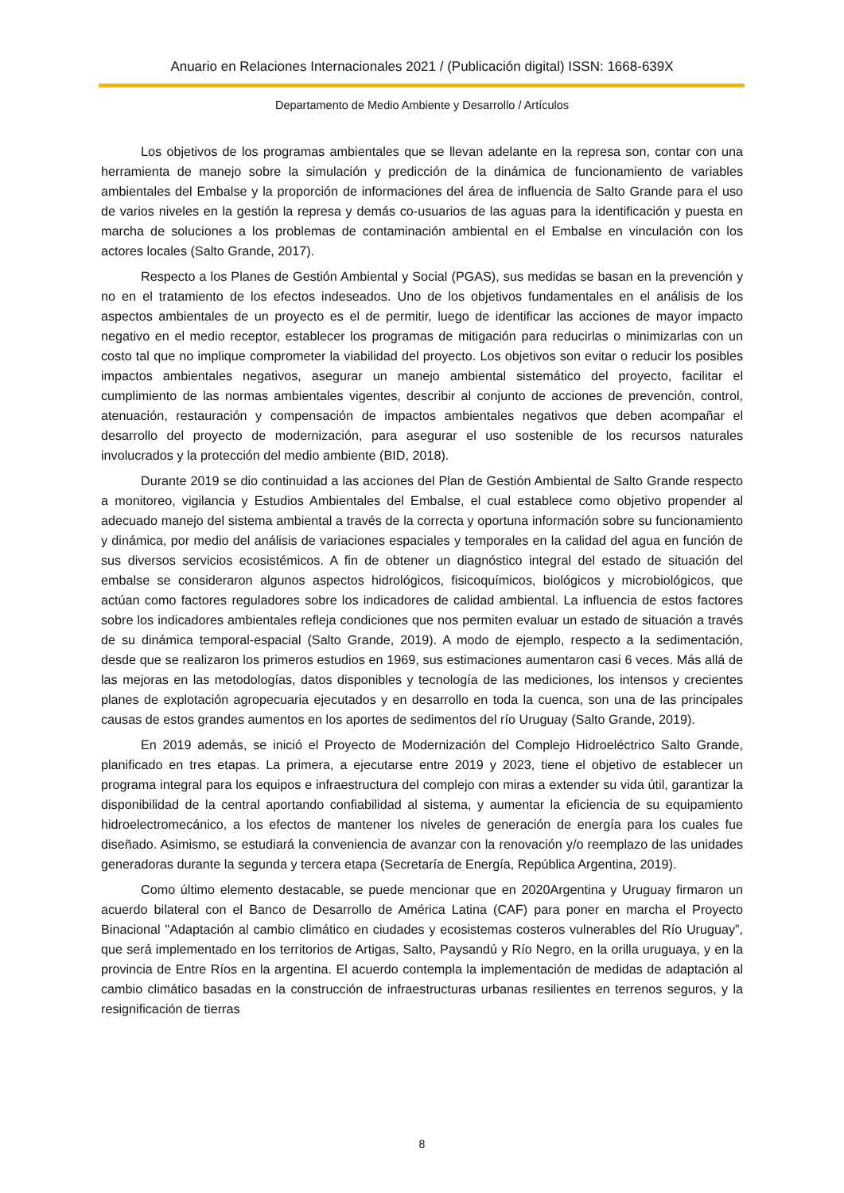Anuario en Relaciones Internacionales 2021 / (Publicación digital) ISSN: 1668-639X
Departamento de Medio Ambiente y Desarrollo / Artículos
Los objetivos de los programas ambientales que se llevan adelante en la represa son, contar con una herramienta de manejo sobre la simulación y predicción de la dinámica de funcionamiento de variables ambientales del Embalse y la proporción de informaciones del área de influencia de Salto Grande para el uso de varios niveles en la gestión la represa y demás co-usuarios de las aguas para la identificación y puesta en marcha de soluciones a los problemas de contaminación ambiental en el Embalse en vinculación con los actores locales (Salto Grande, 2017).
Respecto a los Planes de Gestión Ambiental y Social (PGAS), sus medidas se basan en la prevención y no en el tratamiento de los efectos indeseados. Uno de los objetivos fundamentales en el análisis de los aspectos ambientales de un proyecto es el de permitir, luego de identificar las acciones de mayor impacto negativo en el medio receptor, establecer los programas de mitigación para reducirlas o minimizarlas con un costo tal que no implique comprometer la viabilidad del proyecto. Los objetivos son evitar o reducir los posibles impactos ambientales negativos, asegurar un manejo ambiental sistemático del proyecto, facilitar el cumplimiento de las normas ambientales vigentes, describir al conjunto de acciones de prevención, control, atenuación, restauración y compensación de impactos ambientales negativos que deben acompañar el desarrollo del proyecto de modernización, para asegurar el uso sostenible de los recursos naturales involucrados y la protección del medio ambiente (BID, 2018).
Durante 2019 se dio continuidad a las acciones del Plan de Gestión Ambiental de Salto Grande respecto a monitoreo, vigilancia y Estudios Ambientales del Embalse, el cual establece como objetivo propender al adecuado manejo del sistema ambiental a través de la correcta y oportuna información sobre su funcionamiento y dinámica, por medio del análisis de variaciones espaciales y temporales en la calidad del agua en función de sus diversos servicios ecosistémicos. A fin de obtener un diagnóstico integral del estado de situación del embalse se consideraron algunos aspectos hidrológicos, fisicoquímicos, biológicos y microbiológicos, que actúan como factores reguladores sobre los indicadores de calidad ambiental. La influencia de estos factores sobre los indicadores ambientales refleja condiciones que nos permiten evaluar un estado de situación a través de su dinámica temporal-espacial (Salto Grande, 2019). A modo de ejemplo, respecto a la sedimentación, desde que se realizaron los primeros estudios en 1969, sus estimaciones aumentaron casi 6 veces. Más allá de las mejoras en las metodologías, datos disponibles y tecnología de las mediciones, los intensos y crecientes planes de explotación agropecuaria ejecutados y en desarrollo en toda la cuenca, son una de las principales causas de estos grandes aumentos en los aportes de sedimentos del río Uruguay (Salto Grande, 2019).
En 2019 además, se inició el Proyecto de Modernización del Complejo Hidroeléctrico Salto Grande, planificado en tres etapas. La primera, a ejecutarse entre 2019 y 2023, tiene el objetivo de establecer un programa integral para los equipos e infraestructura del complejo con miras a extender su vida útil, garantizar la disponibilidad de la central aportando confiabilidad al sistema, y aumentar la eficiencia de su equipamiento hidroelectromecánico, a los efectos de mantener los niveles de generación de energía para los cuales fue diseñado. Asimismo, se estudiará la conveniencia de avanzar con la renovación y/o reemplazo de las unidades generadoras durante la segunda y tercera etapa (Secretaría de Energía, República Argentina, 2019).
Como último elemento destacable, se puede mencionar que en 2020Argentina y Uruguay firmaron un acuerdo bilateral con el Banco de Desarrollo de América Latina (CAF) para poner en marcha el Proyecto Binacional "Adaptación al cambio climático en ciudades y ecosistemas costeros vulnerables del Río Uruguay”, que será implementado en los territorios de Artigas, Salto, Paysandú y Río Negro, en la orilla uruguaya, y en la provincia de Entre Ríos en la argentina. El acuerdo contempla la implementación de medidas de adaptación al cambio climático basadas en la construcción de infraestructuras urbanas resilientes en terrenos seguros, y la resignificación de tierras
8